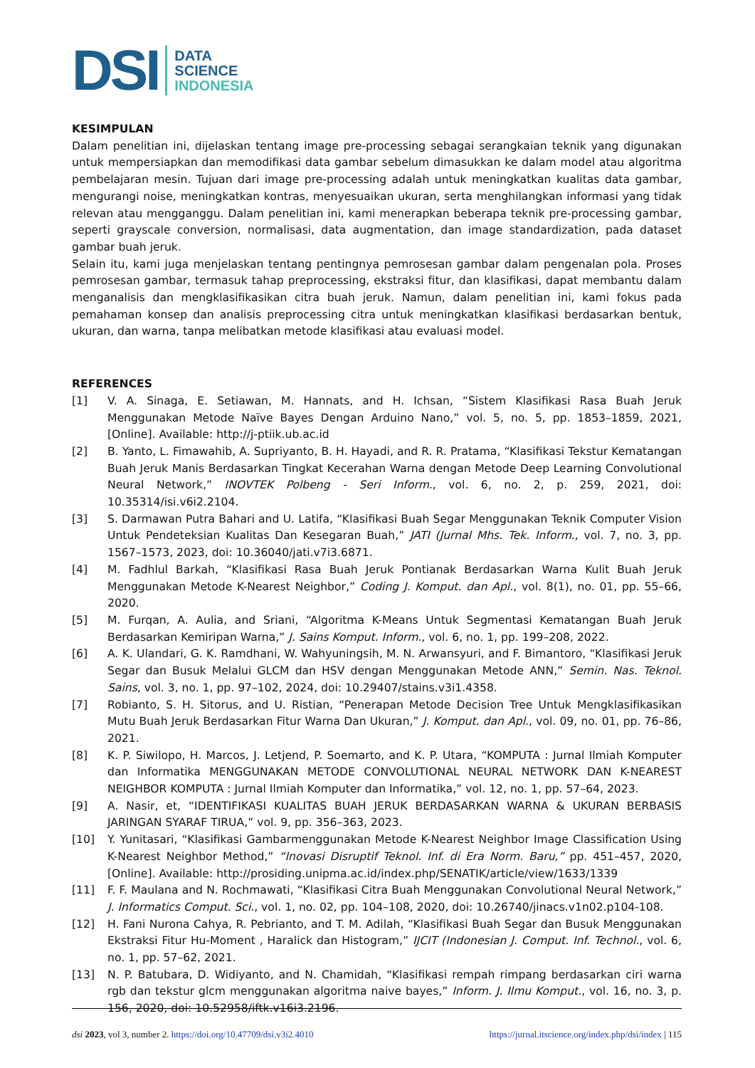DSI
DATA
SCIENCE
INDONESIA
KESIMPULAN
Dalam penelitian ini, dijelaskan tentang image pre-processing sebagai serangkaian teknik yang digunakan untuk mempersiapkan dan memodifikasi data gambar sebelum dimasukkan ke dalam model atau algoritma pembelajaran mesin. Tujuan dari image pre-processing adalah untuk meningkatkan kualitas data gambar, mengurangi noise, meningkatkan kontras, menyesuaikan ukuran, serta menghilangkan informasi yang tidak relevan atau mengganggu. Dalam penelitian ini, kami menerapkan beberapa teknik pre-processing gambar, seperti grayscale conversion, normalisasi, data augmentation, dan image standardization, pada dataset gambar buah jeruk.
Selain itu, kami juga menjelaskan tentang pentingnya pemrosesan gambar dalam pengenalan pola. Proses pemrosesan gambar, termasuk tahap preprocessing, ekstraksi fitur, dan klasifikasi, dapat membantu dalam menganalisis dan mengklasifikasikan citra buah jeruk. Namun, dalam penelitian ini, kami fokus pada pemahaman konsep dan analisis preprocessing citra untuk meningkatkan klasifikasi berdasarkan bentuk, ukuran, dan warna, tanpa melibatkan metode klasifikasi atau evaluasi model.
REFERENCES
[1] V. A. Sinaga, E. Setiawan, M. Hannats, and H. Ichsan, “Sistem Klasifikasi Rasa Buah Jeruk Menggunakan Metode Naïve Bayes Dengan Arduino Nano,” vol. 5, no. 5, pp. 1853–1859, 2021, [Online]. Available: http://j-ptiik.ub.ac.id
[2] B. Yanto, L. Fimawahib, A. Supriyanto, B. H. Hayadi, and R. R. Pratama, “Klasifikasi Tekstur Kematangan Buah Jeruk Manis Berdasarkan Tingkat Kecerahan Warna dengan Metode Deep Learning Convolutional Neural Network,” INOVTEK Polbeng - Seri Inform., vol. 6, no. 2, p. 259, 2021, doi: 10.35314/isi.v6i2.2104.
[3] S. Darmawan Putra Bahari and U. Latifa, “Klasifikasi Buah Segar Menggunakan Teknik Computer Vision Untuk Pendeteksian Kualitas Dan Kesegaran Buah,” JATI (Jurnal Mhs. Tek. Inform., vol. 7, no. 3, pp. 1567–1573, 2023, doi: 10.36040/jati.v7i3.6871.
[4] M. Fadhlul Barkah, “Klasifikasi Rasa Buah Jeruk Pontianak Berdasarkan Warna Kulit Buah Jeruk Menggunakan Metode K-Nearest Neighbor,” Coding J. Komput. dan Apl., vol. 8(1), no. 01, pp. 55–66, 2020.
[5] M. Furqan, A. Aulia, and Sriani, “Algoritma K-Means Untuk Segmentasi Kematangan Buah Jeruk Berdasarkan Kemiripan Warna,” J. Sains Komput. Inform., vol. 6, no. 1, pp. 199–208, 2022.
[6] A. K. Ulandari, G. K. Ramdhani, W. Wahyuningsih, M. N. Arwansyuri, and F. Bimantoro, “Klasifikasi Jeruk Segar dan Busuk Melalui GLCM dan HSV dengan Menggunakan Metode ANN,” Semin. Nas. Teknol. Sains, vol. 3, no. 1, pp. 97–102, 2024, doi: 10.29407/stains.v3i1.4358.
[7] Robianto, S. H. Sitorus, and U. Ristian, “Penerapan Metode Decision Tree Untuk Mengklasifikasikan Mutu Buah Jeruk Berdasarkan Fitur Warna Dan Ukuran,” J. Komput. dan Apl., vol. 09, no. 01, pp. 76–86, 2021.
[8] K. P. Siwilopo, H. Marcos, J. Letjend, P. Soemarto, and K. P. Utara, “KOMPUTA : Jurnal Ilmiah Komputer dan Informatika MENGGUNAKAN METODE CONVOLUTIONAL NEURAL NETWORK DAN K-NEAREST NEIGHBOR KOMPUTA : Jurnal Ilmiah Komputer dan Informatika,” vol. 12, no. 1, pp. 57–64, 2023.
[9] A. Nasir, et, “IDENTIFIKASI KUALITAS BUAH JERUK BERDASARKAN WARNA & UKURAN BERBASIS JARINGAN SYARAF TIRUA,” vol. 9, pp. 356–363, 2023.
[10] Y. Yunitasari, “Klasifikasi Gambarmenggunakan Metode K-Nearest Neighbor Image Classification Using K-Nearest Neighbor Method,” “Inovasi Disruptif Teknol. Inf. di Era Norm. Baru,” pp. 451–457, 2020, [Online]. Available: http://prosiding.unipma.ac.id/index.php/SENATIK/article/view/1633/1339
[11] F. F. Maulana and N. Rochmawati, “Klasifikasi Citra Buah Menggunakan Convolutional Neural Network,” J. Informatics Comput. Sci., vol. 1, no. 02, pp. 104–108, 2020, doi: 10.26740/jinacs.v1n02.p104-108.
[12] H. Fani Nurona Cahya, R. Pebrianto, and T. M. Adilah, “Klasifikasi Buah Segar dan Busuk Menggunakan Ekstraksi Fitur Hu-Moment , Haralick dan Histogram,” IJCIT (Indonesian J. Comput. Inf. Technol., vol. 6, no. 1, pp. 57–62, 2021.
[13] N. P. Batubara, D. Widiyanto, and N. Chamidah, “Klasifikasi rempah rimpang berdasarkan ciri warna rgb dan tekstur glcm menggunakan algoritma naive bayes,” Inform. J. Ilmu Komput., vol. 16, no. 3, p. 156, 2020, doi: 10.52958/iftk.v16i3.2196.
dsi 2023, vol 3, number 2. https://doi.org/10.47709/dsi.v3i2.4010 https://jurnal.itscience.org/index.php/dsi/index | 115